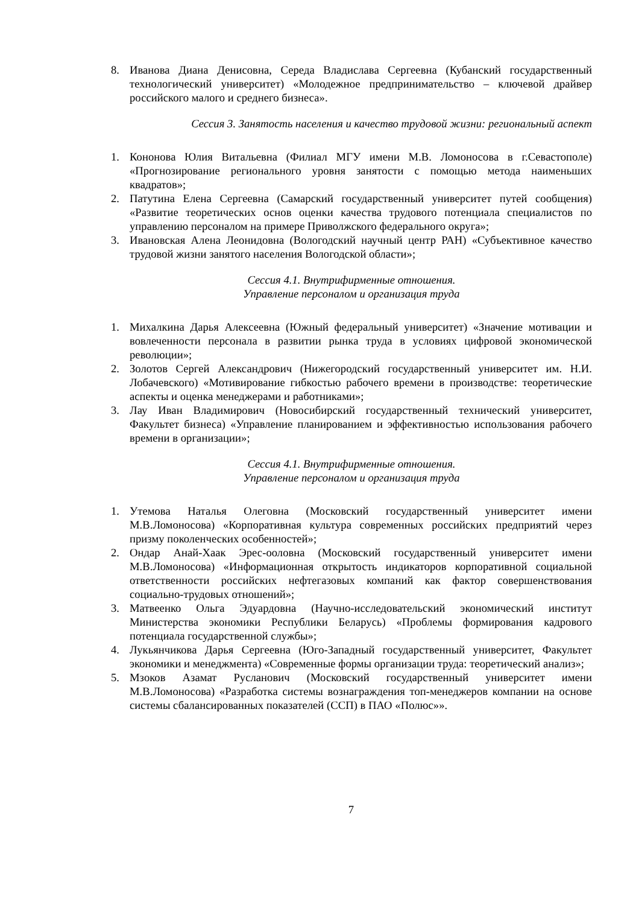8. Иванова Диана Денисовна, Середа Владислава Сергеевна (Кубанский государственный технологический университет) «Молодежное предпринимательство – ключевой драйвер российского малого и среднего бизнеса».
Сессия 3. Занятость населения и качество трудовой жизни: региональный аспект
1. Кононова Юлия Витальевна (Филиал МГУ имени М.В. Ломоносова в г.Севастополе) «Прогнозирование регионального уровня занятости с помощью метода наименьших квадратов»;
2. Патутина Елена Сергеевна (Самарский государственный университет путей сообщения) «Развитие теоретических основ оценки качества трудового потенциала специалистов по управлению персоналом на примере Приволжского федерального округа»;
3. Ивановская Алена Леонидовна (Вологодский научный центр РАН) «Субъективное качество трудовой жизни занятого населения Вологодской области»;
Сессия 4.1. Внутрифирменные отношения.
Управление персоналом и организация труда
1. Михалкина Дарья Алексеевна (Южный федеральный университет) «Значение мотивации и вовлеченности персонала в развитии рынка труда в условиях цифровой экономической революции»;
2. Золотов Сергей Александрович (Нижегородский государственный университет им. Н.И. Лобачевского) «Мотивирование гибкостью рабочего времени в производстве: теоретические аспекты и оценка менеджерами и работниками»;
3. Лау Иван Владимирович (Новосибирский государственный технический университет, Факультет бизнеса) «Управление планированием и эффективностью использования рабочего времени в организации»;
Сессия 4.1. Внутрифирменные отношения.
Управление персоналом и организация труда
1. Утемова Наталья Олеговна (Московский государственный университет имени М.В.Ломоносова) «Корпоративная культура современных российских предприятий через призму поколенческих особенностей»;
2. Ондар Анай-Хаак Эрес-ооловна (Московский государственный университет имени М.В.Ломоносова) «Информационная открытость индикаторов корпоративной социальной ответственности российских нефтегазовых компаний как фактор совершенствования социально-трудовых отношений»;
3. Матвеенко Ольга Эдуардовна (Научно-исследовательский экономический институт Министерства экономики Республики Беларусь) «Проблемы формирования кадрового потенциала государственной службы»;
4. Лукьянчикова Дарья Сергеевна (Юго-Западный государственный университет, Факультет экономики и менеджмента) «Современные формы организации труда: теоретический анализ»;
5. Мзоков Азамат Русланович (Московский государственный университет имени М.В.Ломоносова) «Разработка системы вознаграждения топ-менеджеров компании на основе системы сбалансированных показателей (ССП) в ПАО «Полюс»».
7